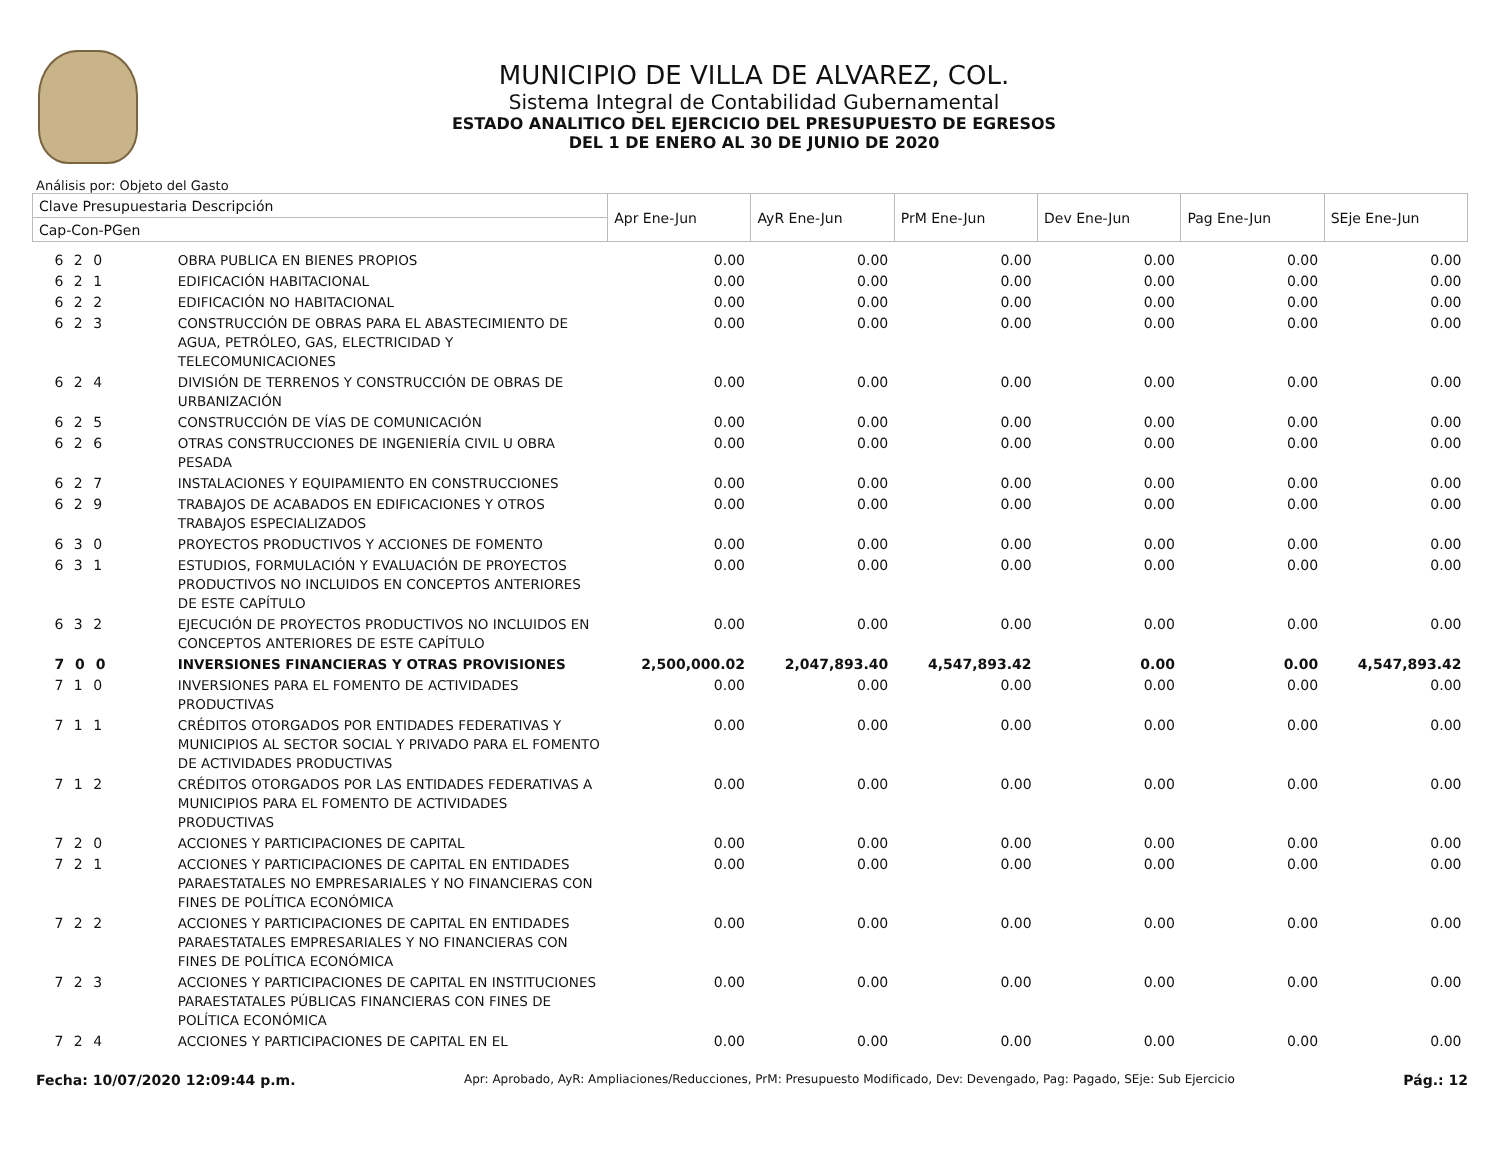MUNICIPIO DE VILLA DE ALVAREZ, COL.
Sistema Integral de Contabilidad Gubernamental
ESTADO ANALITICO DEL EJERCICIO DEL PRESUPUESTO DE EGRESOS
DEL 1 DE ENERO AL 30 DE JUNIO DE 2020
Análisis por: Objeto del Gasto
| Clave Presupuestaria Descripción | | Apr Ene-Jun | AyR Ene-Jun | PrM Ene-Jun | Dev Ene-Jun | Pag Ene-Jun | SEje Ene-Jun |
| --- | --- | --- | --- | --- | --- | --- | --- |
| Cap-Con-PGen | | | | | | | |
| 6 2 0 | OBRA PUBLICA EN BIENES PROPIOS | 0.00 | 0.00 | 0.00 | 0.00 | 0.00 | 0.00 |
| 6 2 1 | EDIFICACIÓN HABITACIONAL | 0.00 | 0.00 | 0.00 | 0.00 | 0.00 | 0.00 |
| 6 2 2 | EDIFICACIÓN NO HABITACIONAL | 0.00 | 0.00 | 0.00 | 0.00 | 0.00 | 0.00 |
| 6 2 3 | CONSTRUCCIÓN DE OBRAS PARA EL ABASTECIMIENTO DE AGUA, PETRÓLEO, GAS, ELECTRICIDAD Y TELECOMUNICACIONES | 0.00 | 0.00 | 0.00 | 0.00 | 0.00 | 0.00 |
| 6 2 4 | DIVISIÓN DE TERRENOS Y CONSTRUCCIÓN DE OBRAS DE URBANIZACIÓN | 0.00 | 0.00 | 0.00 | 0.00 | 0.00 | 0.00 |
| 6 2 5 | CONSTRUCCIÓN DE VÍAS DE COMUNICACIÓN | 0.00 | 0.00 | 0.00 | 0.00 | 0.00 | 0.00 |
| 6 2 6 | OTRAS CONSTRUCCIONES DE INGENIERÍA CIVIL U OBRA PESADA | 0.00 | 0.00 | 0.00 | 0.00 | 0.00 | 0.00 |
| 6 2 7 | INSTALACIONES Y EQUIPAMIENTO EN CONSTRUCCIONES | 0.00 | 0.00 | 0.00 | 0.00 | 0.00 | 0.00 |
| 6 2 9 | TRABAJOS DE ACABADOS EN EDIFICACIONES Y OTROS TRABAJOS ESPECIALIZADOS | 0.00 | 0.00 | 0.00 | 0.00 | 0.00 | 0.00 |
| 6 3 0 | PROYECTOS PRODUCTIVOS Y ACCIONES DE FOMENTO | 0.00 | 0.00 | 0.00 | 0.00 | 0.00 | 0.00 |
| 6 3 1 | ESTUDIOS, FORMULACIÓN Y EVALUACIÓN DE PROYECTOS PRODUCTIVOS NO INCLUIDOS EN CONCEPTOS ANTERIORES DE ESTE CAPÍTULO | 0.00 | 0.00 | 0.00 | 0.00 | 0.00 | 0.00 |
| 6 3 2 | EJECUCIÓN DE PROYECTOS PRODUCTIVOS NO INCLUIDOS EN CONCEPTOS ANTERIORES DE ESTE CAPÍTULO | 0.00 | 0.00 | 0.00 | 0.00 | 0.00 | 0.00 |
| 7 0 0 | INVERSIONES FINANCIERAS Y OTRAS PROVISIONES | 2,500,000.02 | 2,047,893.40 | 4,547,893.42 | 0.00 | 0.00 | 4,547,893.42 |
| 7 1 0 | INVERSIONES PARA EL FOMENTO DE ACTIVIDADES PRODUCTIVAS | 0.00 | 0.00 | 0.00 | 0.00 | 0.00 | 0.00 |
| 7 1 1 | CRÉDITOS OTORGADOS POR ENTIDADES FEDERATIVAS Y MUNICIPIOS AL SECTOR SOCIAL Y PRIVADO PARA EL FOMENTO DE ACTIVIDADES PRODUCTIVAS | 0.00 | 0.00 | 0.00 | 0.00 | 0.00 | 0.00 |
| 7 1 2 | CRÉDITOS OTORGADOS POR LAS ENTIDADES FEDERATIVAS A MUNICIPIOS PARA EL FOMENTO DE ACTIVIDADES PRODUCTIVAS | 0.00 | 0.00 | 0.00 | 0.00 | 0.00 | 0.00 |
| 7 2 0 | ACCIONES Y PARTICIPACIONES DE CAPITAL | 0.00 | 0.00 | 0.00 | 0.00 | 0.00 | 0.00 |
| 7 2 1 | ACCIONES Y PARTICIPACIONES DE CAPITAL EN ENTIDADES PARAESTATALES NO EMPRESARIALES Y NO FINANCIERAS CON FINES DE POLÍTICA ECONÓMICA | 0.00 | 0.00 | 0.00 | 0.00 | 0.00 | 0.00 |
| 7 2 2 | ACCIONES Y PARTICIPACIONES DE CAPITAL EN ENTIDADES PARAESTATALES EMPRESARIALES Y NO FINANCIERAS CON FINES DE POLÍTICA ECONÓMICA | 0.00 | 0.00 | 0.00 | 0.00 | 0.00 | 0.00 |
| 7 2 3 | ACCIONES Y PARTICIPACIONES DE CAPITAL EN INSTITUCIONES PARAESTATALES PÚBLICAS FINANCIERAS CON FINES DE POLÍTICA ECONÓMICA | 0.00 | 0.00 | 0.00 | 0.00 | 0.00 | 0.00 |
| 7 2 4 | ACCIONES Y PARTICIPACIONES DE CAPITAL EN EL | 0.00 | 0.00 | 0.00 | 0.00 | 0.00 | 0.00 |
Fecha: 10/07/2020 12:09:44 p.m. Apr: Aprobado, AyR: Ampliaciones/Reducciones, PrM: Presupuesto Modificado, Dev: Devengado, Pag: Pagado, SEje: Sub Ejercicio Pág.: 12